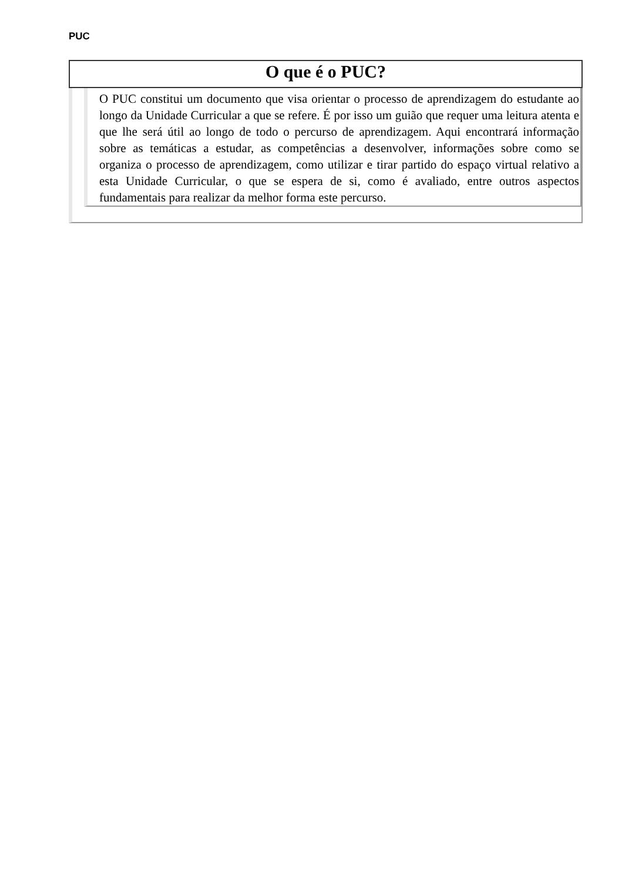PUC
O que é o PUC?
O PUC constitui um documento que visa orientar o processo de aprendizagem do estudante ao longo da Unidade Curricular a que se refere. É por isso um guião que requer uma leitura atenta e que lhe será útil ao longo de todo o percurso de aprendizagem. Aqui encontrará informação sobre as temáticas a estudar, as competências a desenvolver, informações sobre como se organiza o processo de aprendizagem, como utilizar e tirar partido do espaço virtual relativo a esta Unidade Curricular, o que se espera de si, como é avaliado, entre outros aspectos fundamentais para realizar da melhor forma este percurso.